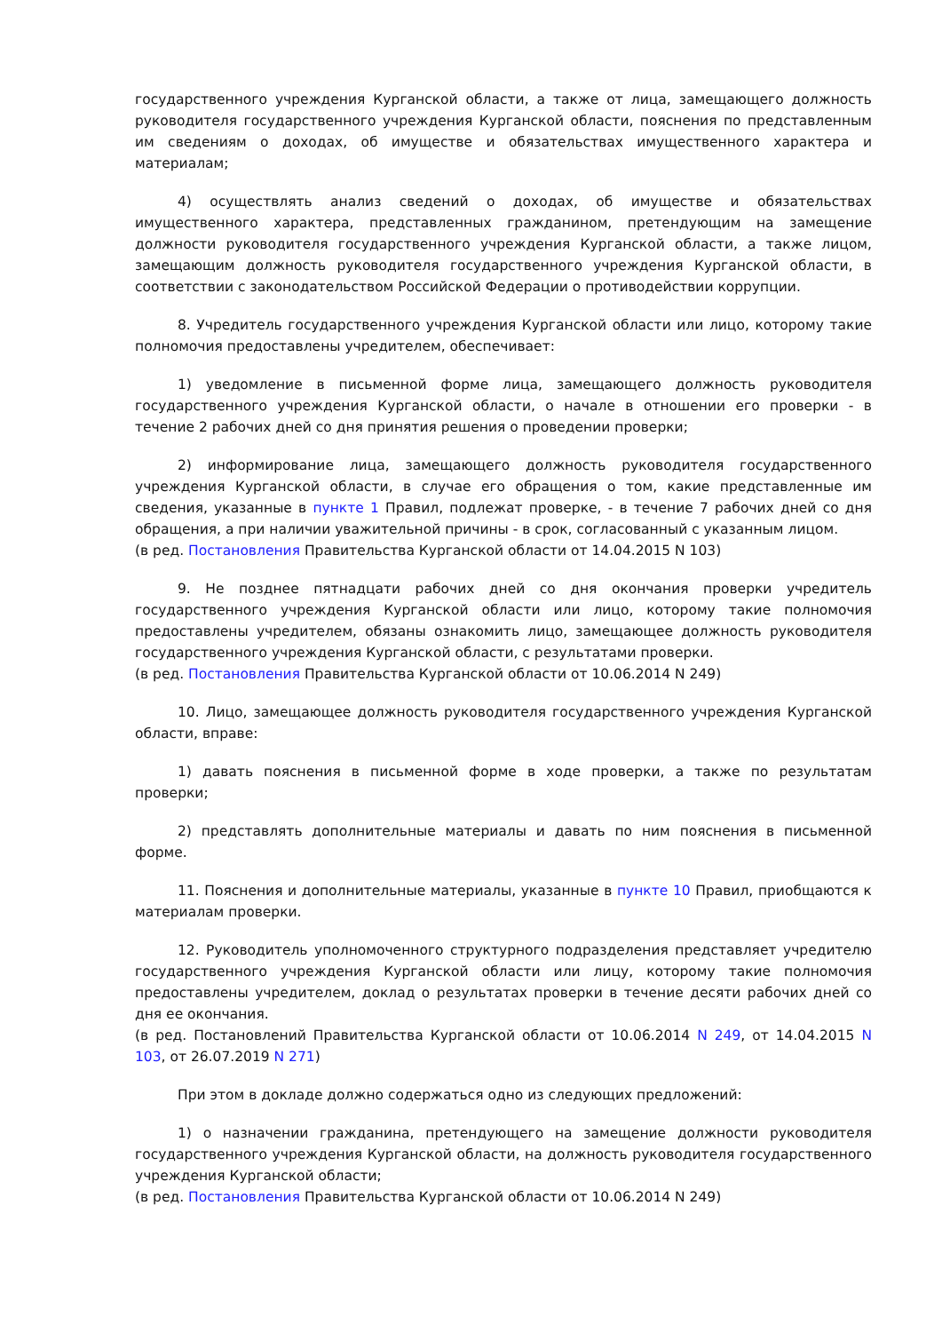государственного учреждения Курганской области, а также от лица, замещающего должность руководителя государственного учреждения Курганской области, пояснения по представленным им сведениям о доходах, об имуществе и обязательствах имущественного характера и материалам;
4) осуществлять анализ сведений о доходах, об имуществе и обязательствах имущественного характера, представленных гражданином, претендующим на замещение должности руководителя государственного учреждения Курганской области, а также лицом, замещающим должность руководителя государственного учреждения Курганской области, в соответствии с законодательством Российской Федерации о противодействии коррупции.
8. Учредитель государственного учреждения Курганской области или лицо, которому такие полномочия предоставлены учредителем, обеспечивает:
1) уведомление в письменной форме лица, замещающего должность руководителя государственного учреждения Курганской области, о начале в отношении его проверки - в течение 2 рабочих дней со дня принятия решения о проведении проверки;
2) информирование лица, замещающего должность руководителя государственного учреждения Курганской области, в случае его обращения о том, какие представленные им сведения, указанные в пункте 1 Правил, подлежат проверке, - в течение 7 рабочих дней со дня обращения, а при наличии уважительной причины - в срок, согласованный с указанным лицом.
(в ред. Постановления Правительства Курганской области от 14.04.2015 N 103)
9. Не позднее пятнадцати рабочих дней со дня окончания проверки учредитель государственного учреждения Курганской области или лицо, которому такие полномочия предоставлены учредителем, обязаны ознакомить лицо, замещающее должность руководителя государственного учреждения Курганской области, с результатами проверки.
(в ред. Постановления Правительства Курганской области от 10.06.2014 N 249)
10. Лицо, замещающее должность руководителя государственного учреждения Курганской области, вправе:
1) давать пояснения в письменной форме в ходе проверки, а также по результатам проверки;
2) представлять дополнительные материалы и давать по ним пояснения в письменной форме.
11. Пояснения и дополнительные материалы, указанные в пункте 10 Правил, приобщаются к материалам проверки.
12. Руководитель уполномоченного структурного подразделения представляет учредителю государственного учреждения Курганской области или лицу, которому такие полномочия предоставлены учредителем, доклад о результатах проверки в течение десяти рабочих дней со дня ее окончания.
(в ред. Постановлений Правительства Курганской области от 10.06.2014 N 249, от 14.04.2015 N 103, от 26.07.2019 N 271)
При этом в докладе должно содержаться одно из следующих предложений:
1) о назначении гражданина, претендующего на замещение должности руководителя государственного учреждения Курганской области, на должность руководителя государственного учреждения Курганской области;
(в ред. Постановления Правительства Курганской области от 10.06.2014 N 249)